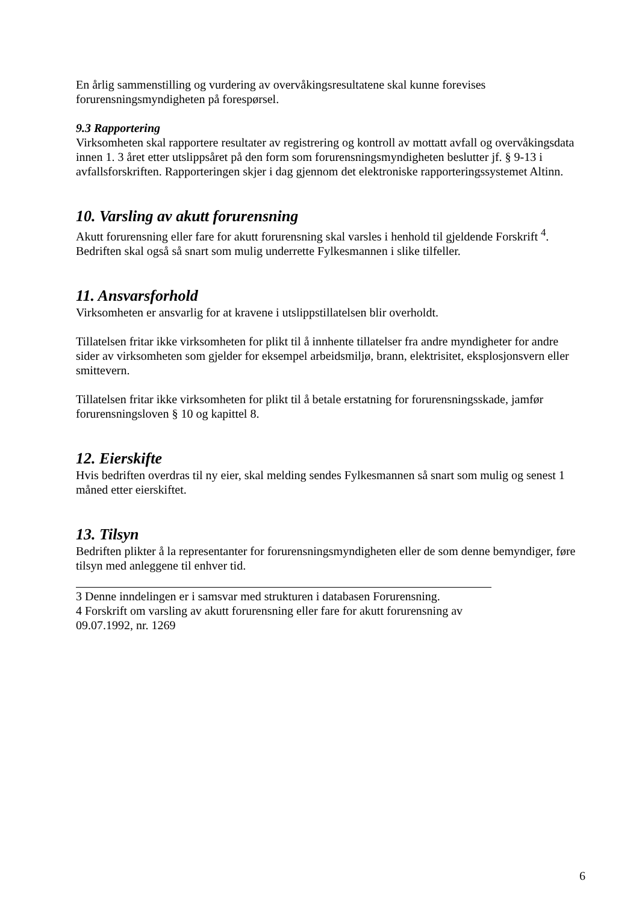En årlig sammenstilling og vurdering av overvåkingsresultatene skal kunne forevises forurensningsmyndigheten på forespørsel.
9.3 Rapportering
Virksomheten skal rapportere resultater av registrering og kontroll av mottatt avfall og overvåkingsdata innen 1. 3 året etter utslippsåret på den form som forurensningsmyndigheten beslutter jf. § 9-13 i avfallsforskriften. Rapporteringen skjer i dag gjennom det elektroniske rapporteringssystemet Altinn.
10. Varsling av akutt forurensning
Akutt forurensning eller fare for akutt forurensning skal varsles i henhold til gjeldende Forskrift <sup>4</sup>. Bedriften skal også så snart som mulig underrette Fylkesmannen i slike tilfeller.
11. Ansvarsforhold
Virksomheten er ansvarlig for at kravene i utslippstillatelsen blir overholdt.
Tillatelsen fritar ikke virksomheten for plikt til å innhente tillatelser fra andre myndigheter for andre sider av virksomheten som gjelder for eksempel arbeidsmiljø, brann, elektrisitet, eksplosjonsvern eller smittevern.
Tillatelsen fritar ikke virksomheten for plikt til å betale erstatning for forurensningsskade, jamfør forurensningsloven § 10 og kapittel 8.
12. Eierskifte
Hvis bedriften overdras til ny eier, skal melding sendes Fylkesmannen så snart som mulig og senest 1 måned etter eierskiftet.
13. Tilsyn
Bedriften plikter å la representanter for forurensningsmyndigheten eller de som denne bemyndiger, føre tilsyn med anleggene til enhver tid.
3 Denne inndelingen er i samsvar med strukturen i databasen Forurensning.
4 Forskrift om varsling av akutt forurensning eller fare for akutt forurensning av 09.07.1992, nr. 1269
6